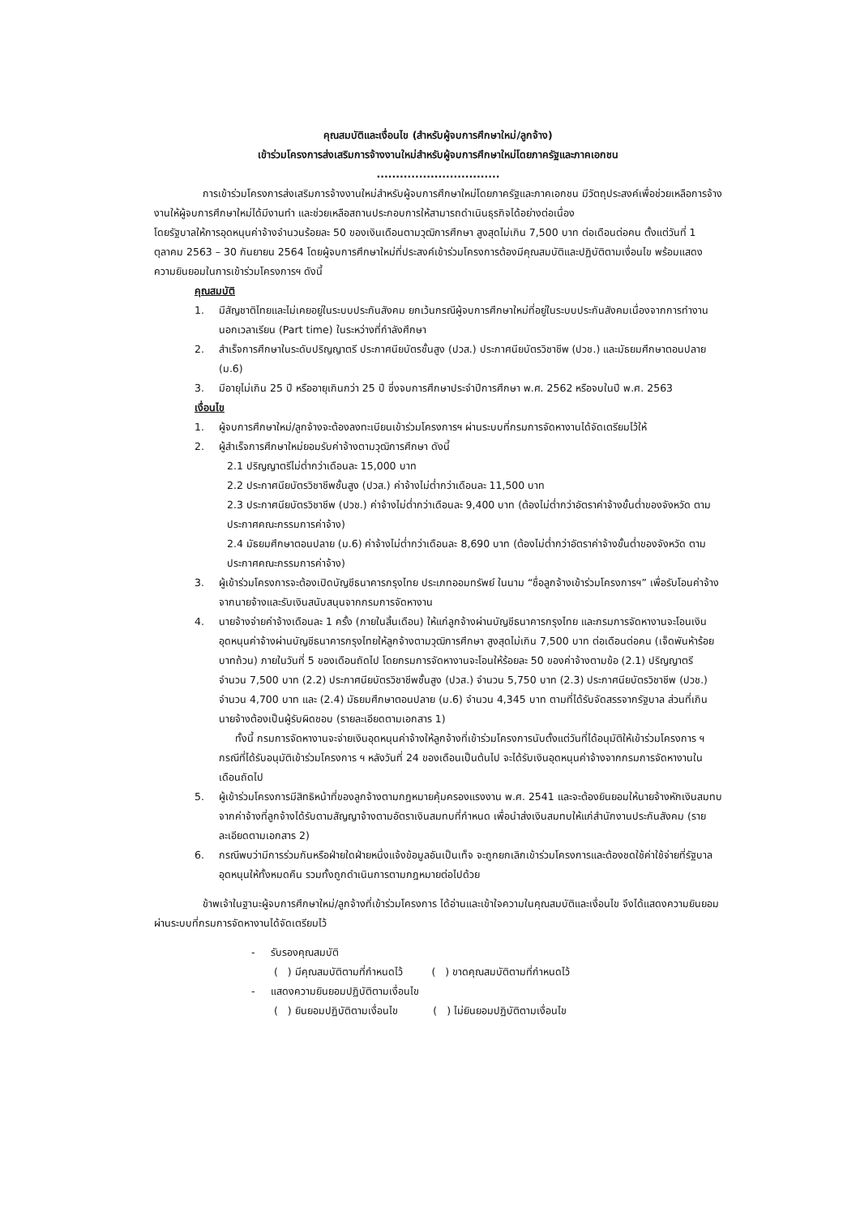คุณสมบัติและเงื่อนไข (สำหรับผู้จบการศึกษาใหม่/ลูกจ้าง)
เข้าร่วมโครงการส่งเสริมการจ้างงานใหม่สำหรับผู้จบการศึกษาใหม่โดยภาครัฐและภาคเอกชน
................................
การเข้าร่วมโครงการส่งเสริมการจ้างงานใหม่สำหรับผู้จบการศึกษาใหม่โดยภาครัฐและภาคเอกชน มีวัตถุประสงค์เพื่อช่วยเหลือการจ้างงานให้ผู้จบการศึกษาใหม่ได้มีงานทำ และช่วยเหลือสถานประกอบการให้สามารถดำเนินธุรกิจได้อย่างต่อเนื่อง
โดยรัฐบาลให้การอุดหนุนค่าจ้างจำนวนร้อยละ 50 ของเงินเดือนตามวุฒิการศึกษา สูงสุดไม่เกิน 7,500 บาท ต่อเดือนต่อคน ตั้งแต่วันที่ 1 ตุลาคม 2563 – 30 กันยายน 2564 โดยผู้จบการศึกษาใหม่ที่ประสงค์เข้าร่วมโครงการต้องมีคุณสมบัติและปฏิบัติตามเงื่อนไข พร้อมแสดงความยินยอมในการเข้าร่วมโครงการฯ ดังนี้
คุณสมบัติ
1. มีสัญชาติไทยและไม่เคยอยู่ในระบบประกันสังคม ยกเว้นกรณีผู้จบการศึกษาใหม่ที่อยู่ในระบบประกันสังคมเนื่องจากการทำงานนอกเวลาเรียน (Part time) ในระหว่างที่กำลังศึกษา
2. สำเร็จการศึกษาในระดับปริญญาตรี ประกาศนียบัตรชั้นสูง (ปวส.) ประกาศนียบัตรวิชาชีพ (ปวช.) และมัธยมศึกษาตอนปลาย (ม.6)
3. มีอายุไม่เกิน 25 ปี หรืออายุเกินกว่า 25 ปี ซึ่งจบการศึกษาประจำปีการศึกษา พ.ศ. 2562 หรือจบในปี พ.ศ. 2563
เงื่อนไข
1. ผู้จบการศึกษาใหม่/ลูกจ้างจะต้องลงทะเบียนเข้าร่วมโครงการฯ ผ่านระบบที่กรมการจัดหางานได้จัดเตรียมไว้ให้
2. ผู้สำเร็จการศึกษาใหม่ยอมรับค่าจ้างตามวุฒิการศึกษา ดังนี้
2.1 ปริญญาตรีไม่ต่ำกว่าเดือนละ 15,000 บาท
2.2 ประกาศนียบัตรวิชาชีพชั้นสูง (ปวส.) ค่าจ้างไม่ต่ำกว่าเดือนละ 11,500 บาท
2.3 ประกาศนียบัตรวิชาชีพ (ปวช.) ค่าจ้างไม่ต่ำกว่าเดือนละ 9,400 บาท (ต้องไม่ต่ำกว่าอัตราค่าจ้างขั้นต่ำของจังหวัด ตามประกาศคณะกรรมการค่าจ้าง)
2.4 มัธยมศึกษาตอนปลาย (ม.6) ค่าจ้างไม่ต่ำกว่าเดือนละ 8,690 บาท (ต้องไม่ต่ำกว่าอัตราค่าจ้างขั้นต่ำของจังหวัด ตามประกาศคณะกรรมการค่าจ้าง)
3. ผู้เข้าร่วมโครงการจะต้องเปิดบัญชีธนาคารกรุงไทย ประเภทออมทรัพย์ ในนาม “ชื่อลูกจ้างเข้าร่วมโครงการฯ” เพื่อรับโอนค่าจ้างจากนายจ้างและรับเงินสนับสนุนจากกรมการจัดหางาน
4. นายจ้างจ่ายค่าจ้างเดือนละ 1 ครั้ง (ภายในสิ้นเดือน) ให้แก่ลูกจ้างผ่านบัญชีธนาคารกรุงไทย และกรมการจัดหางานจะโอนเงินอุดหนุนค่าจ้างผ่านบัญชีธนาคารกรุงไทยให้ลูกจ้างตามวุฒิการศึกษา สูงสุดไม่เกิน 7,500 บาท ต่อเดือนต่อคน (เจ็ดพันห้าร้อยบาทถ้วน) ภายในวันที่ 5 ของเดือนถัดไป โดยกรมการจัดหางานจะโอนให้ร้อยละ 50 ของค่าจ้างตามข้อ (2.1) ปริญญาตรี จำนวน 7,500 บาท (2.2) ประกาศนียบัตรวิชาชีพชั้นสูง (ปวส.) จำนวน 5,750 บาท (2.3) ประกาศนียบัตรวิชาชีพ (ปวช.) จำนวน 4,700 บาท และ (2.4) มัธยมศึกษาตอนปลาย (ม.6) จำนวน 4,345 บาท ตามที่ได้รับจัดสรรจากรัฐบาล ส่วนที่เกินนายจ้างต้องเป็นผู้รับผิดชอบ (รายละเอียดตามเอกสาร 1)
ทั้งนี้ กรมการจัดหางานจะจ่ายเงินอุดหนุนค่าจ้างให้ลูกจ้างที่เข้าร่วมโครงการนับตั้งแต่วันที่ได้อนุมัติให้เข้าร่วมโครงการ ฯ กรณีที่ได้รับอนุมัติเข้าร่วมโครงการ ฯ หลังวันที่ 24 ของเดือนเป็นต้นไป จะได้รับเงินอุดหนุนค่าจ้างจากกรมการจัดหางานในเดือนถัดไป
5. ผู้เข้าร่วมโครงการมีสิทธิหน้าที่ของลูกจ้างตามกฎหมายคุ้มครองแรงงาน พ.ศ. 2541 และจะต้องยินยอมให้นายจ้างหักเงินสมทบจากค่าจ้างที่ลูกจ้างได้รับตามสัญญาจ้างตามอัตราเงินสมทบที่กำหนด เพื่อนำส่งเงินสมทบให้แก่สำนักงานประกันสังคม (รายละเอียดตามเอกสาร 2)
6. กรณีพบว่ามีการร่วมกันหรือฝ่ายใดฝ่ายหนึ่งแจ้งข้อมูลอันเป็นเท็จ จะถูกยกเลิกเข้าร่วมโครงการและต้องชดใช้ค่าใช้จ่ายที่รัฐบาลอุดหนุนให้ทั้งหมดคืน รวมทั้งถูกดำเนินการตามกฎหมายต่อไปด้วย
ข้าพเจ้าในฐานะผู้จบการศึกษาใหม่/ลูกจ้างที่เข้าร่วมโครงการ ได้อ่านและเข้าใจความในคุณสมบัติและเงื่อนไข จึงได้แสดงความยินยอมผ่านระบบที่กรมการจัดหางานได้จัดเตรียมไว้
- รับรองคุณสมบัติ
( ) มีคุณสมบัติตามที่กำหนดไว้ ( ) ขาดคุณสมบัติตามที่กำหนดไว้
- แสดงความยินยอมปฏิบัติตามเงื่อนไข
( ) ยินยอมปฏิบัติตามเงื่อนไข ( ) ไม่ยินยอมปฏิบัติตามเงื่อนไข